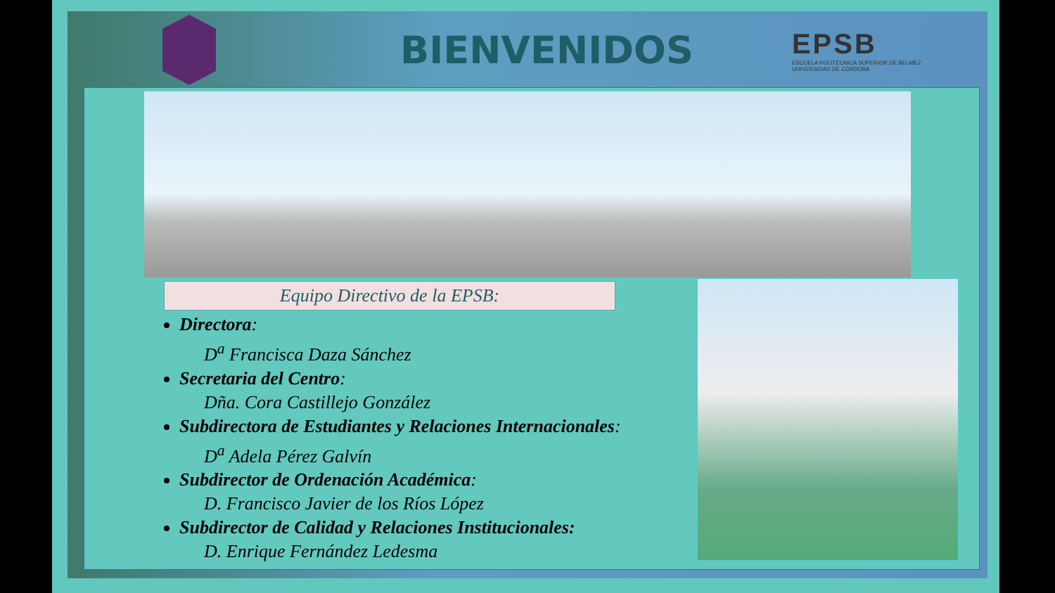BIENVENIDOS
EPSB
ESCUELA POLITÉCNICA SUPERIOR DE BELMEZ
UNIVERSIDAD DE CÓRDOBA
Equipo Directivo de la EPSB:
Directora:
D<sup>a</sup> Francisca Daza Sánchez
Secretaria del Centro:
Dña. Cora Castillejo González
Subdirectora de Estudiantes y Relaciones Internacionales:
D<sup>a</sup> Adela Pérez Galvín
Subdirector de Ordenación Académica:
D. Francisco Javier de los Ríos López
Subdirector de Calidad y Relaciones Institucionales:
D. Enrique Fernández Ledesma